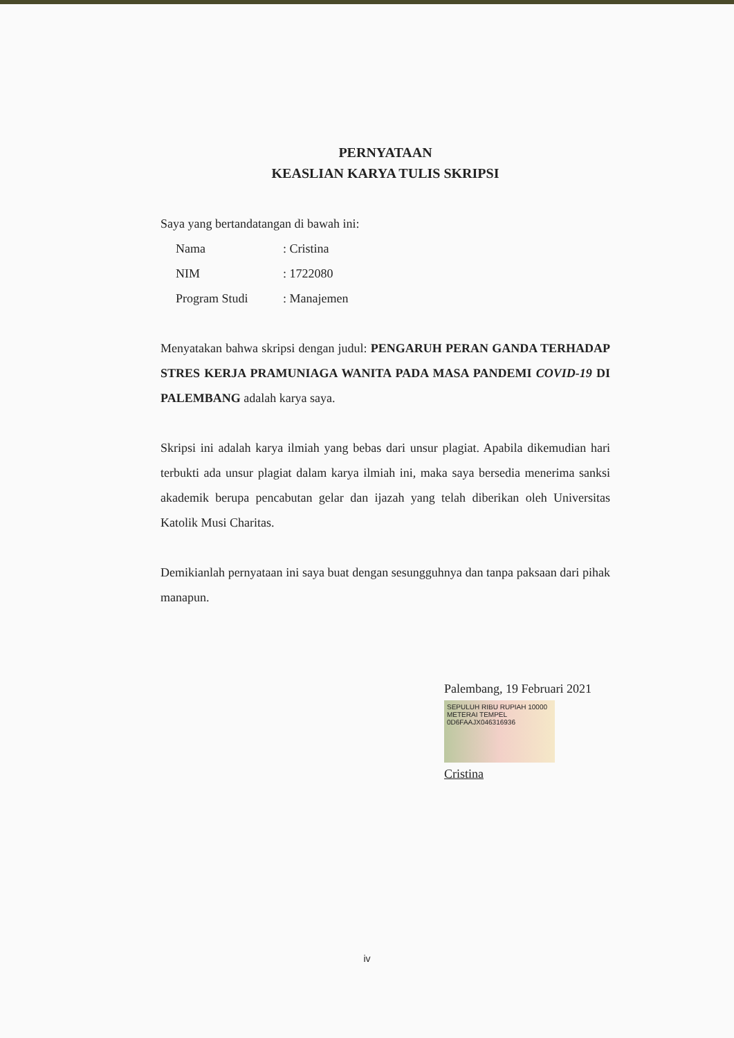PERNYATAAN
KEASLIAN KARYA TULIS SKRIPSI
Saya yang bertandatangan di bawah ini:
| Nama | : Cristina |
| NIM | : 1722080 |
| Program Studi | : Manajemen |
Menyatakan bahwa skripsi dengan judul: PENGARUH PERAN GANDA TERHADAP STRES KERJA PRAMUNIAGA WANITA PADA MASA PANDEMI COVID-19 DI PALEMBANG adalah karya saya.
Skripsi ini adalah karya ilmiah yang bebas dari unsur plagiat. Apabila dikemudian hari terbukti ada unsur plagiat dalam karya ilmiah ini, maka saya bersedia menerima sanksi akademik berupa pencabutan gelar dan ijazah yang telah diberikan oleh Universitas Katolik Musi Charitas.
Demikianlah pernyataan ini saya buat dengan sesungguhnya dan tanpa paksaan dari pihak manapun.
Palembang, 19 Februari 2021
SEPULUH RIBU RUPIAH 10000
METERAI TEMPEL
0D6FAAJX046316936
Cristina
iv